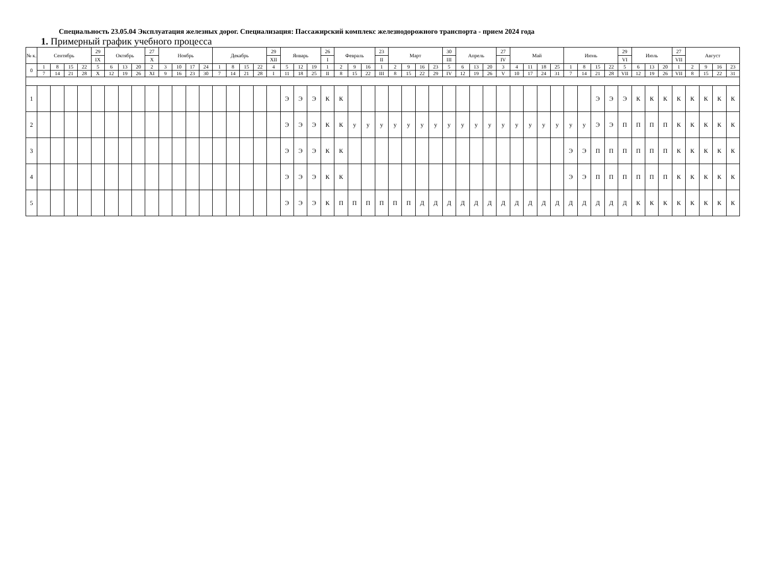Специальность 23.05.04 Эксплуатация железных дорог. Специализация: Пассажирский комплекс железнодорожного транспорта - прием 2024 года
1. Примерный график учебного процесса
| № к. | Сентябрь | | | | 29 | Октябрь | | | 27 | Ноябрь | | | | Декабрь | | | | 29 | Январь | | | 26 | Февраль | | | 23 | Март | | | | 30 | Апрель | | | 27 | Май | | | | Июнь | | | | 29 | Июль | | | 27 | Август | | | |
| | | | | | IX | | | | X | | | | | | | | | XII | | | | I | | | | II | | | | | III | | | | IV | | | | | | | | | VI | | | | VII | | | | |
| 0 | 1 | 8 | 15 | 22 | 5 | 6 | 13 | 20 | 2 | 3 | 10 | 17 | 24 | 1 | 8 | 15 | 22 | 4 | 5 | 12 | 19 | 1 | 2 | 9 | 16 | 1 | 2 | 9 | 16 | 23 | 5 | 6 | 13 | 20 | 3 | 4 | 11 | 18 | 25 | 1 | 8 | 15 | 22 | 5 | 6 | 13 | 20 | 1 | 2 | 9 | 16 | 23 |
| | 7 | 14 | 21 | 28 | X | 12 | 19 | 26 | XI | 9 | 16 | 23 | 30 | 7 | 14 | 21 | 28 | I | 11 | 18 | 25 | II | 8 | 15 | 22 | III | 8 | 15 | 22 | 29 | IV | 12 | 19 | 26 | V | 10 | 17 | 24 | 31 | 7 | 14 | 21 | 28 | VII | 12 | 19 | 26 | VII | 8 | 15 | 22 | 31 |
| 1 | | | | | | | | | | | | | | | | | | | Э | Э | Э | К | К | | | | | | | | | | | | | | | | | | | Э | Э | Э | К | К | К | К | К | К | К | К |
| 2 | | | | | | | | | | | | | | | | | | | Э | Э | Э | К | К | у | у | у | у | у | у | у | у | у | у | у | у | у | у | у | у | у | у | Э | Э | П | П | П | П | К | К | К | К | К |
| 3 | | | | | | | | | | | | | | | | | | | Э | Э | Э | К | К | | | | | | | | | | | | | | | | | Э | Э | П | П | П | П | П | П | К | К | К | К | К |
| 4 | | | | | | | | | | | | | | | | | | | Э | Э | Э | К | К | | | | | | | | | | | | | | | | | Э | Э | П | П | П | П | П | П | К | К | К | К | К |
| 5 | | | | | | | | | | | | | | | | | | | Э | Э | Э | К | П | П | П | П | П | П | Д | Д | Д | Д | Д | Д | Д | Д | Д | Д | Д | Д | Д | Д | Д | Д | К | К | К | К | К | К | К | К |